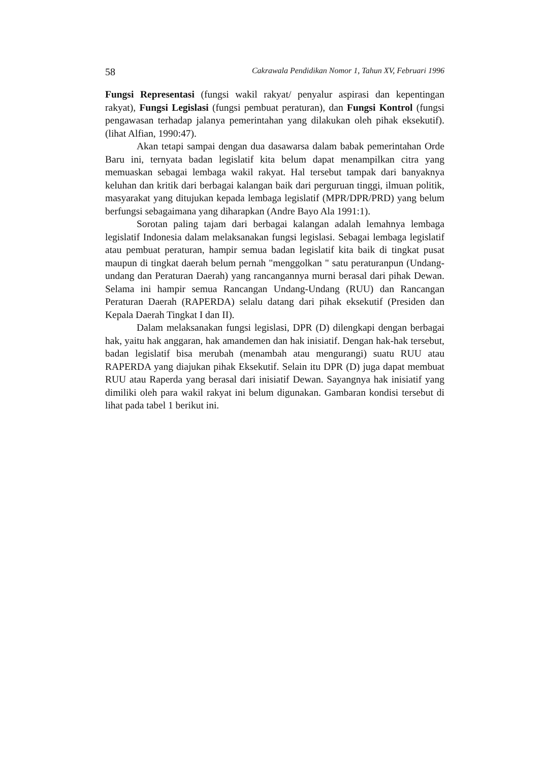58 Cakrawala Pendidikan Nomor 1, Tahun XV, Februari 1996
Fungsi Representasi (fungsi wakil rakyat/ penyalur aspirasi dan kepentingan rakyat), Fungsi Legislasi (fungsi pembuat peraturan), dan Fungsi Kontrol (fungsi pengawasan terhadap jalanya pemerintahan yang dilakukan oleh pihak eksekutif). (lihat Alfian, 1990:47).
Akan tetapi sampai dengan dua dasawarsa dalam babak pemerintahan Orde Baru ini, ternyata badan legislatif kita belum dapat menampilkan citra yang memuaskan sebagai lembaga wakil rakyat. Hal tersebut tampak dari banyaknya keluhan dan kritik dari berbagai kalangan baik dari perguruan tinggi, ilmuan politik, masyarakat yang ditujukan kepada lembaga legislatif (MPR/DPR/PRD) yang belum berfungsi sebagaimana yang diharapkan (Andre Bayo Ala 1991:1).
Sorotan paling tajam dari berbagai kalangan adalah lemahnya lembaga legislatif Indonesia dalam melaksanakan fungsi legislasi. Sebagai lembaga legislatif atau pembuat peraturan, hampir semua badan legislatif kita baik di tingkat pusat maupun di tingkat daerah belum pernah "menggolkan " satu peraturanpun (Undang-undang dan Peraturan Daerah) yang rancangannya murni berasal dari pihak Dewan. Selama ini hampir semua Rancangan Undang-Undang (RUU) dan Rancangan Peraturan Daerah (RAPERDA) selalu datang dari pihak eksekutif (Presiden dan Kepala Daerah Tingkat I dan II).
Dalam melaksanakan fungsi legislasi, DPR (D) dilengkapi dengan berbagai hak, yaitu hak anggaran, hak amandemen dan hak inisiatif. Dengan hak-hak tersebut, badan legislatif bisa merubah (menambah atau mengurangi) suatu RUU atau RAPERDA yang diajukan pihak Eksekutif. Selain itu DPR (D) juga dapat membuat RUU atau Raperda yang berasal dari inisiatif Dewan. Sayangnya hak inisiatif yang dimiliki oleh para wakil rakyat ini belum digunakan. Gambaran kondisi tersebut di lihat pada tabel 1 berikut ini.